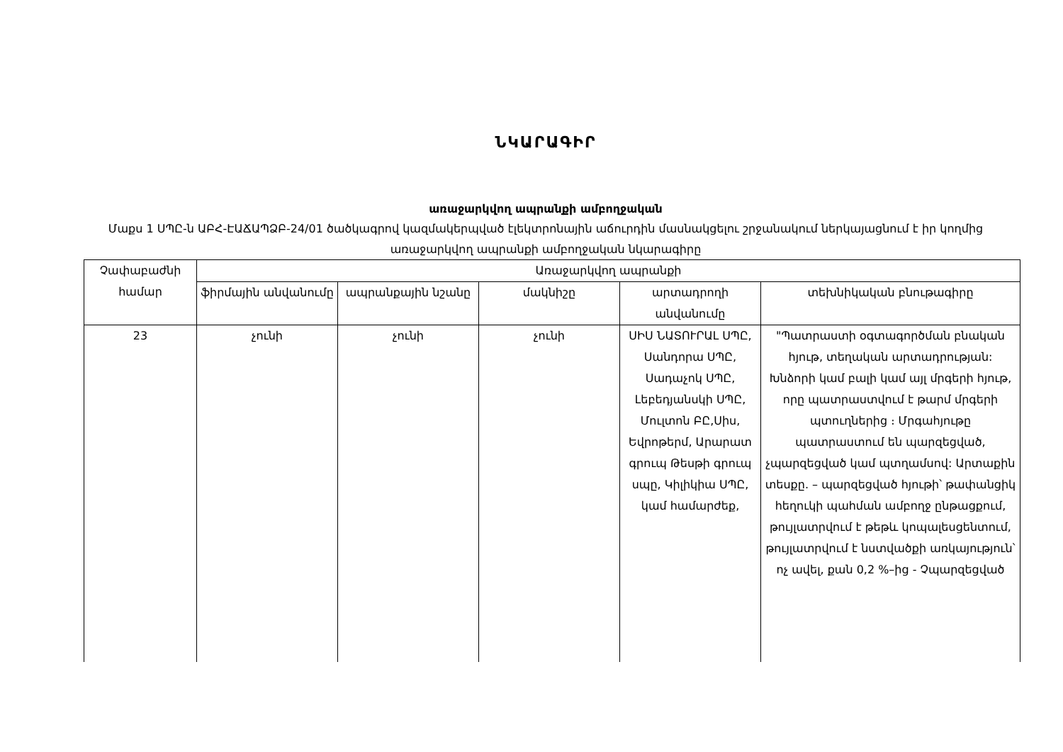ՆԿԱՐԱԳԻՐ
առաջարկվող ապրանքի ամբողջական
Մաքս 1 ՍՊԸ-ն ԱԲՀ-ԷԱՃԱՊՁԲ-24/01 ծածկագրով կազմակերպված էլեկտրոնային աճուրդին մասնակցելու շրջանակում ներկայացնում է իր կողմից առաջարկվող ապրանքի ամբողջական նկարագիրը
| Չափաբաժնի համար | Առաջարկվող ապրանքի | | | | |
| --- | --- | --- | --- | --- | --- |
| | ֆիրմային անվանումը | ապրանքային նշանը | մակնիշը | արտադրողի անվանումը | տեխնիկական բնութագիրը |
| 23 | չունի | չունի | չունի | ՍԻՍ ՆԱՏՈՒՐԱԼ ՍՊԸ, Սանդորա ՍՊԸ, Սադաչոկ ՍՊԸ, Լեբեդյանսկի ՍՊԸ, Մուլտոն ԲԸ,Սիս, Եվրոթերմ, Արարատ գրուպ Թեսթի գրուպ սպը, Կիլիկիա ՍՊԸ, կամ համարժեք, | "Պատրաստի օգտագործման բնական հյութ, տեղական արտադրության: Խնձորի կամ բալի կամ այլ մրգերի հյութ, որը պատրաստվում է թարմ մրգերի պտուղներից ։ Մրգահյութը պատրաստում են պարզեցված, չպարզեցված կամ պտղամսով: Արտաքին տեսքը. – պարզեցված հյութի՝ թափանցիկ հեղուկի պահման ամբողջ ընթացքում, թույլատրվում է թեթև կոպալեսցենտում, թույլատրվում է նստվածքի առկայություն՝ ոչ ավել, քան 0,2 %–ից - Չպարզեցված |